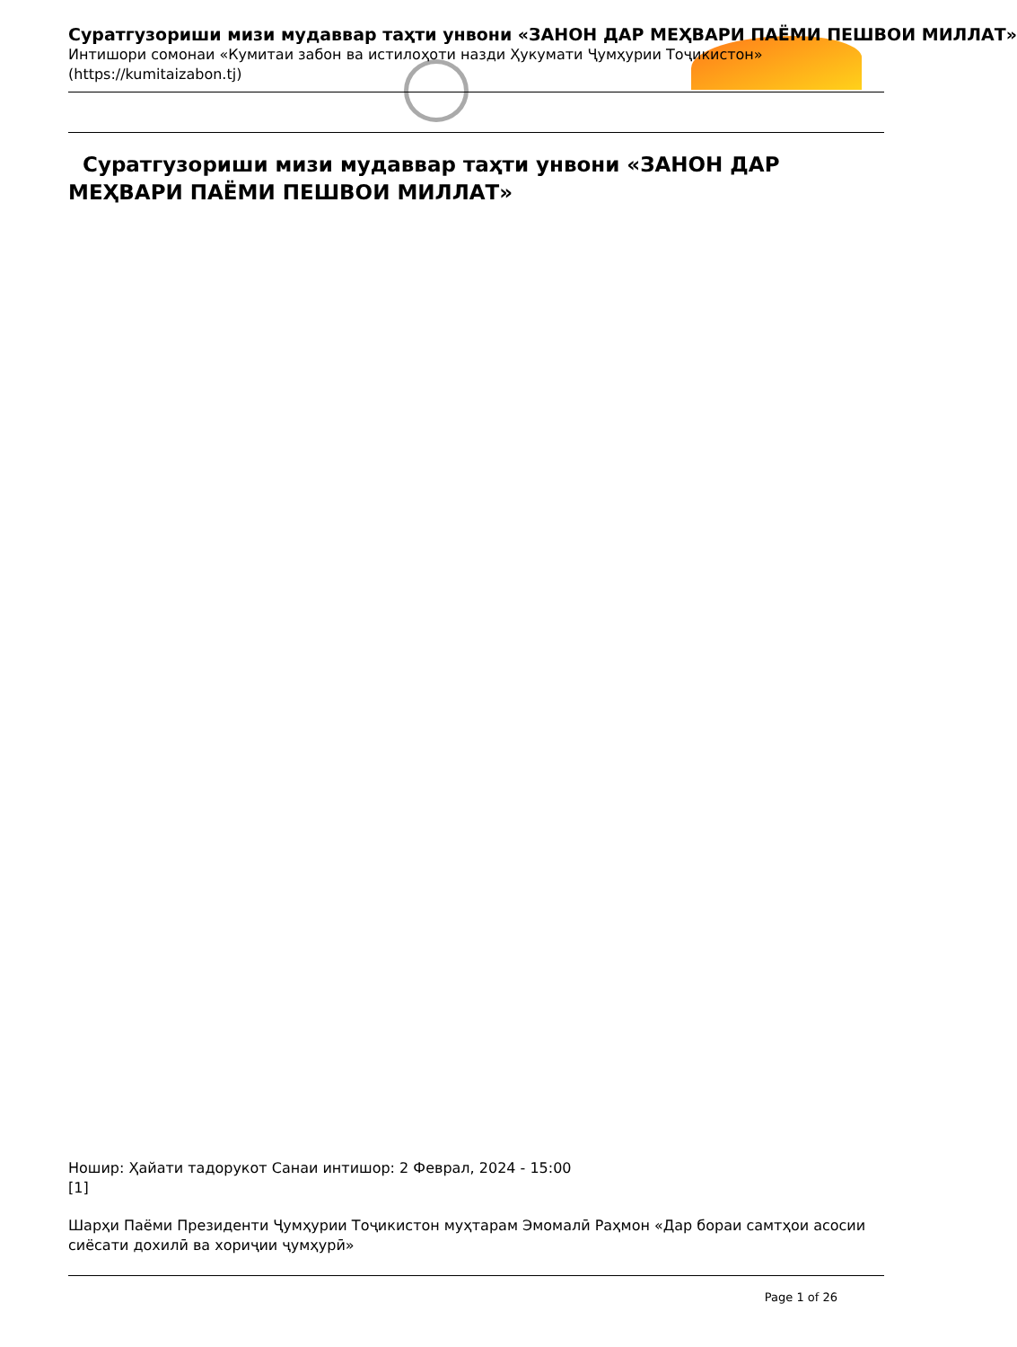Суратгузориши мизи мудаввар таҳти унвони «ЗАНОН ДАР МЕҲВАРИ ПАЁМИ ПЕШВОИ МИЛЛАТ»
Интишори сомонаи «Кумитаи забон ва истилоҳоти назди Ҳукумати Ҷумҳурии Тоҷикистон» (https://kumitaizabon.tj)
Суратгузориши мизи мудаввар таҳти унвони «ЗАНОН ДАР МЕҲВАРИ ПАЁМИ ПЕШВОИ МИЛЛАТ»
Ношир: Ҳайати тадорукот Санаи интишор: 2 Феврал, 2024 - 15:00
[1]
Шарҳи Паёми Президенти Ҷумҳурии Тоҷикистон муҳтарам Эмомалӣ Раҳмон «Дар бораи самтҳои асосии сиёсати дохилӣ ва хориҷии ҷумҳурӣ»
Page 1 of 26